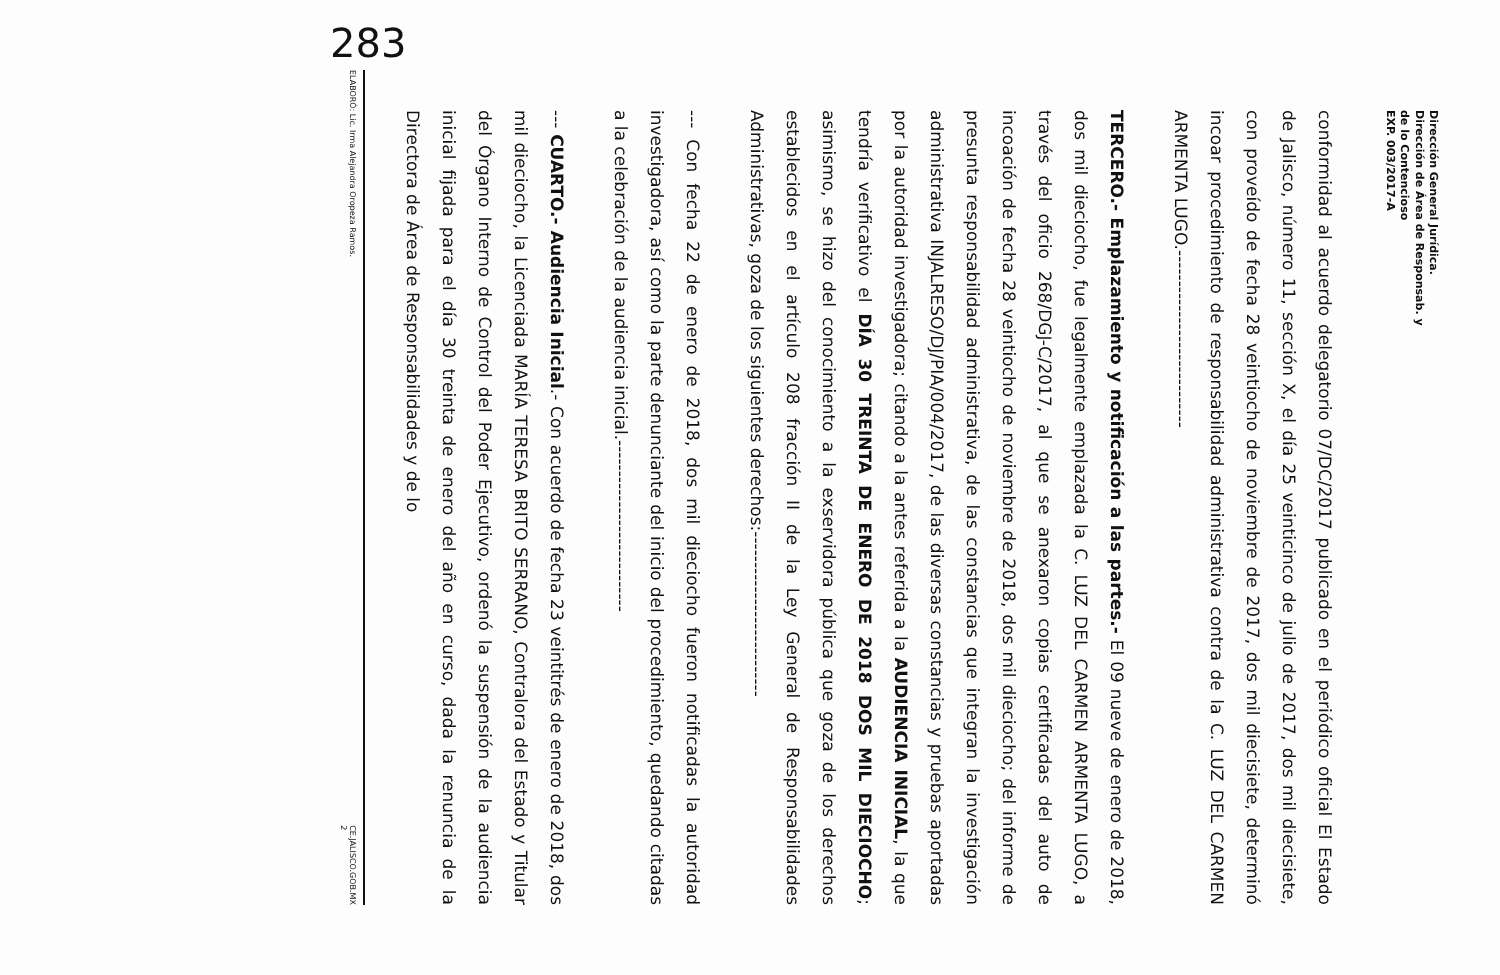Dirección General Jurídica.
Dirección de Área de Responsab. y
de lo Contencioso
EXP. 003/2017-A
conformidad al acuerdo delegatorio 07/DC/2017 publicado en el periódico oficial El Estado de Jalisco, número 11, sección X, el día 25 veinticinco de julio de 2017, dos mil diecisiete, con proveído de fecha 28 veintiocho de noviembre de 2017, dos mil diecisiete, determinó incoar procedimiento de responsabilidad administrativa contra de la C. LUZ DEL CARMEN ARMENTA LUGO.-----------------------------
TERCERO.- Emplazamiento y notificación a las partes.- El 09 nueve de enero de 2018, dos mil dieciocho, fue legalmente emplazada la C. LUZ DEL CARMEN ARMENTA LUGO, a través del oficio 268/DGJ-C/2017, al que se anexaron copias certificadas del auto de incoación de fecha 28 veintiocho de noviembre de 2018, dos mil dieciocho; del informe de presunta responsabilidad administrativa, de las constancias que integran la investigación administrativa INJALRESO/DJ/PIA/004/2017, de las diversas constancias y pruebas aportadas por la autoridad investigadora; citando a la antes referida a la AUDIENCIA INICIAL, la que tendría verificativo el DÍA 30 TREINTA DE ENERO DE 2018 DOS MIL DIECIOCHO; asimismo, se hizo del conocimiento a la exservidora pública que goza de los derechos establecidos en el artículo 208 fracción II de la Ley General de Responsabilidades Administrativas, goza de los siguientes derechos:---------------------------
--- Con fecha 22 de enero de 2018, dos mil dieciocho fueron notificadas la autoridad investigadora, así como la parte denunciante del inicio del procedimiento, quedando citadas a la celebración de la audiencia inicial.----------------------------
--- CUARTO.- Audiencia Inicial.- Con acuerdo de fecha 23 veintitrés de enero de 2018, dos mil dieciocho, la Licenciada MARÍA TERESA BRITO SERRANO, Contralora del Estado y Titular del Órgano Interno de Control del Poder Ejecutivo, ordenó la suspensión de la audiencia inicial fijada para el día 30 treinta de enero del año en curso, dada la renuncia de la Directora de Área de Responsabilidades y de lo
ELABORÓ: Lic. Irma Alejandra Oropeza Ramos. CE.JALISCO.GOB.MX
2
283